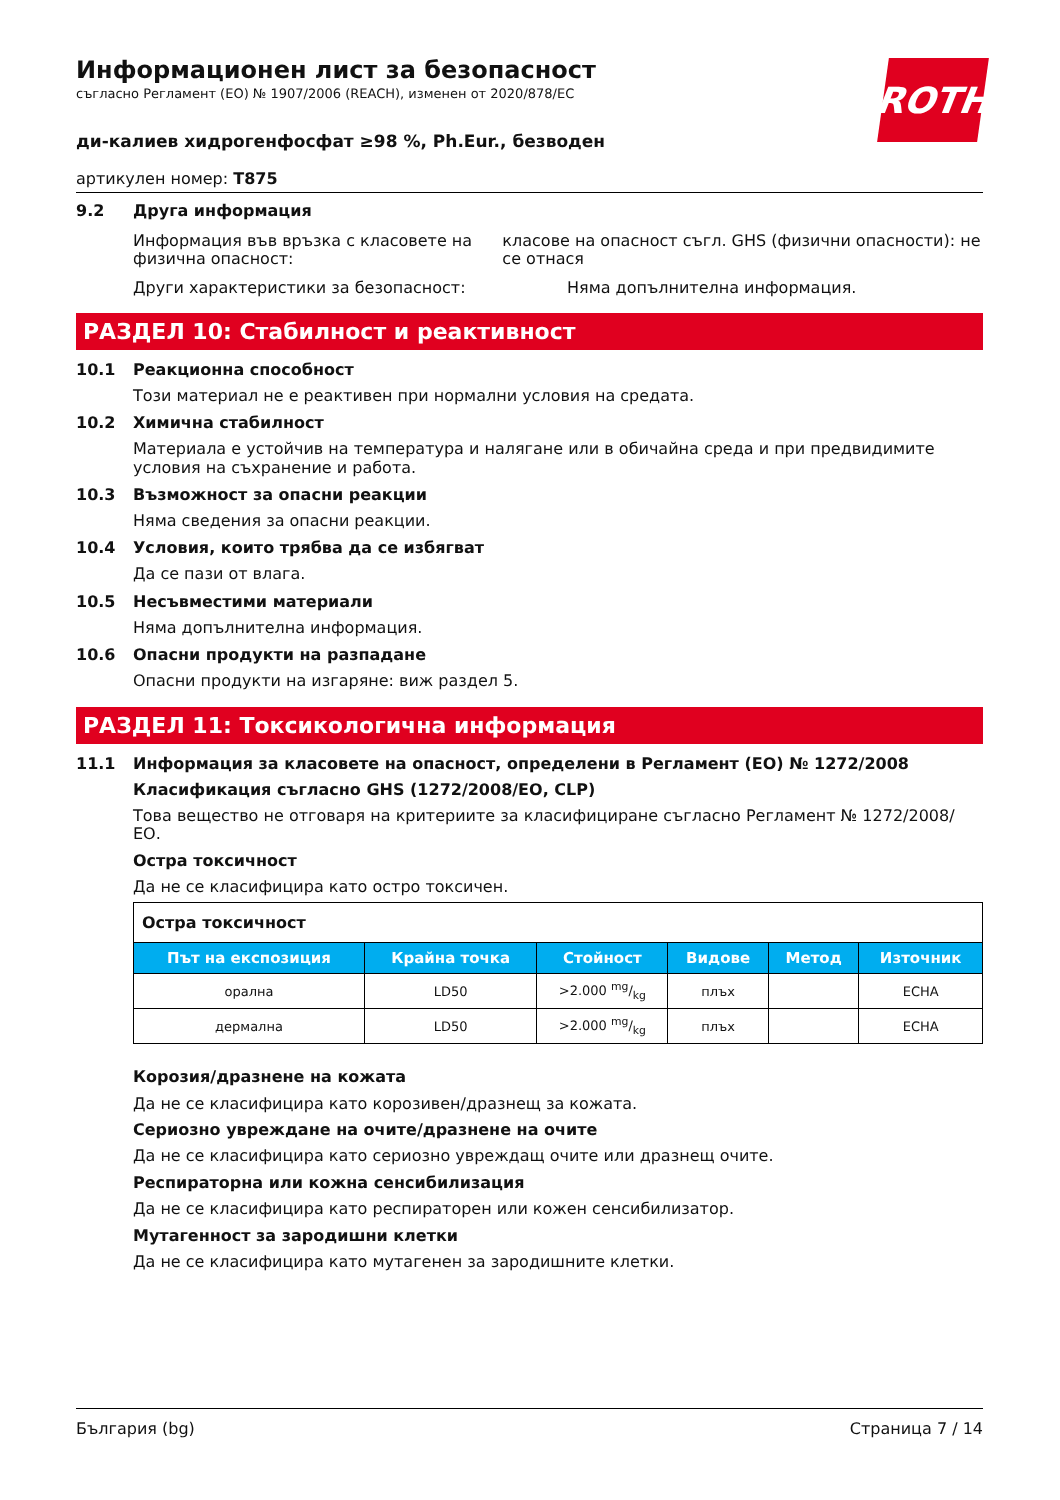ROTH
Информационен лист за безопасност
съгласно Регламент (ЕО) № 1907/2006 (REACH), изменен от 2020/878/ЕС
ди-калиев хидрогенфосфат ≥98 %, Ph.Eur., безводен
артикулен номер: T875
9.2 Друга информация
Информация във връзка с класовете на физична опасност:
класове на опасност съгл. GHS (физични опасности): не се отнася
Други характеристики за безопасност: Няма допълнителна информация.
РАЗДЕЛ 10: Стабилност и реактивност
10.1 Реакционна способност
Този материал не е реактивен при нормални условия на средата.
10.2 Химична стабилност
Материала е устойчив на температура и налягане или в обичайна среда и при предвидимите условия на съхранение и работа.
10.3 Възможност за опасни реакции
Няма сведения за опасни реакции.
10.4 Условия, които трябва да се избягват
Да се пази от влага.
10.5 Несъвместими материали
Няма допълнителна информация.
10.6 Опасни продукти на разпадане
Опасни продукти на изгаряне: виж раздел 5.
РАЗДЕЛ 11: Токсикологична информация
11.1 Информация за класовете на опасност, определени в Регламент (ЕО) № 1272/2008
Класификация съгласно GHS (1272/2008/ЕО, CLP)
Това вещество не отговаря на критериите за класифициране съгласно Регламент № 1272/2008/ ЕО.
Остра токсичност
Да не се класифицира като остро токсичен.
| Остра токсичност | | | | | |
| Път на експозиция | Крайна точка | Стойност | Видове | Метод | Източник |
| орална | LD50 | >2.000 mg/kg | плъх | | ECHA |
| дермална | LD50 | >2.000 mg/kg | плъх | | ECHA |
Корозия/дразнене на кожата
Да не се класифицира като корозивен/дразнещ за кожата.
Сериозно увреждане на очите/дразнене на очите
Да не се класифицира като сериозно увреждащ очите или дразнещ очите.
Респираторна или кожна сенсибилизация
Да не се класифицира като респираторен или кожен сенсибилизатор.
Мутагенност за зародишни клетки
Да не се класифицира като мутагенен за зародишните клетки.
България (bg) Страница 7 / 14